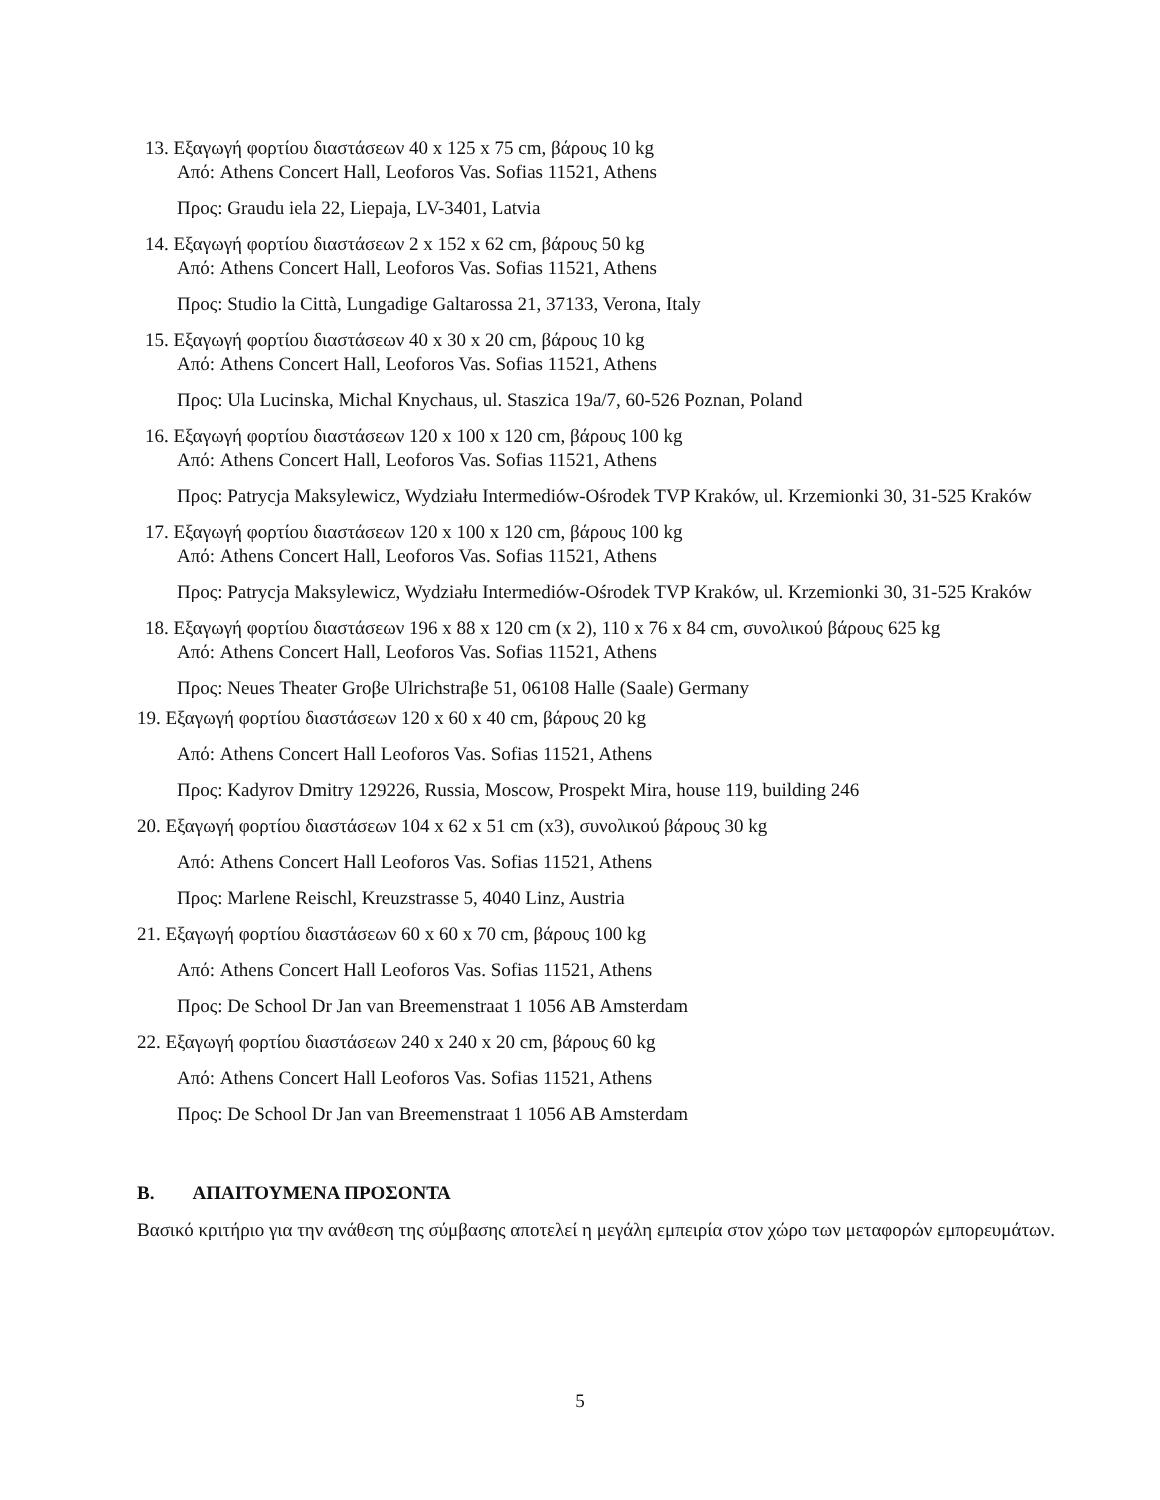13. Εξαγωγή φορτίου διαστάσεων 40 x 125 x 75 cm, βάρους 10 kg
Από: Athens Concert Hall, Leoforos Vas. Sofias 11521, Athens
Προς: Graudu iela 22, Liepaja, LV-3401, Latvia
14. Εξαγωγή φορτίου διαστάσεων 2 x 152 x 62 cm, βάρους 50 kg
Από: Athens Concert Hall, Leoforos Vas. Sofias 11521, Athens
Προς: Studio la Città, Lungadige Galtarossa 21, 37133, Verona, Italy
15. Εξαγωγή φορτίου διαστάσεων 40 x 30 x 20 cm, βάρους 10 kg
Από: Athens Concert Hall, Leoforos Vas. Sofias 11521, Athens
Προς: Ula Lucinska, Michal Knychaus, ul. Staszica 19a/7, 60-526 Poznan, Poland
16. Εξαγωγή φορτίου διαστάσεων 120 x 100 x 120 cm, βάρους 100 kg
Από: Athens Concert Hall, Leoforos Vas. Sofias 11521, Athens
Προς: Patrycja Maksylewicz, Wydziału Intermediów-Ośrodek TVP Kraków, ul. Krzemionki 30, 31-525 Kraków
17. Εξαγωγή φορτίου διαστάσεων 120 x 100 x 120 cm, βάρους 100 kg
Από: Athens Concert Hall, Leoforos Vas. Sofias 11521, Athens
Προς: Patrycja Maksylewicz, Wydziału Intermediów-Ośrodek TVP Kraków, ul. Krzemionki 30, 31-525 Kraków
18. Εξαγωγή φορτίου διαστάσεων 196 x 88 x 120 cm (x 2), 110 x 76 x 84 cm, συνολικού βάρους 625 kg
Από: Athens Concert Hall, Leoforos Vas. Sofias 11521, Athens
Προς: Neues Theater Groβe Ulrichstraβe 51, 06108 Halle (Saale) Germany
19. Εξαγωγή φορτίου διαστάσεων 120 x 60 x 40 cm, βάρους 20 kg
Από: Athens Concert Hall Leoforos Vas. Sofias 11521, Athens
Προς: Kadyrov Dmitry 129226, Russia, Moscow, Prospekt Mira, house 119, building 246
20. Εξαγωγή φορτίου διαστάσεων 104 x 62 x 51 cm (x3), συνολικού βάρους 30 kg
Από: Athens Concert Hall Leoforos Vas. Sofias 11521, Athens
Προς: Marlene Reischl, Kreuzstrasse 5, 4040 Linz, Austria
21. Εξαγωγή φορτίου διαστάσεων 60 x 60 x 70 cm, βάρους 100 kg
Από: Athens Concert Hall Leoforos Vas. Sofias 11521, Athens
Προς: De School Dr Jan van Breemenstraat 1 1056 AB Amsterdam
22. Εξαγωγή φορτίου διαστάσεων 240 x 240 x 20 cm, βάρους 60 kg
Από: Athens Concert Hall Leoforos Vas. Sofias 11521, Athens
Προς: De School Dr Jan van Breemenstraat 1 1056 AB Amsterdam
Β. ΑΠΑΙΤΟΥΜΕΝΑ ΠΡΟΣΟΝΤΑ
Βασικό κριτήριο για την ανάθεση της σύμβασης αποτελεί η μεγάλη εμπειρία στον χώρο των μεταφορών εμπορευμάτων.
5